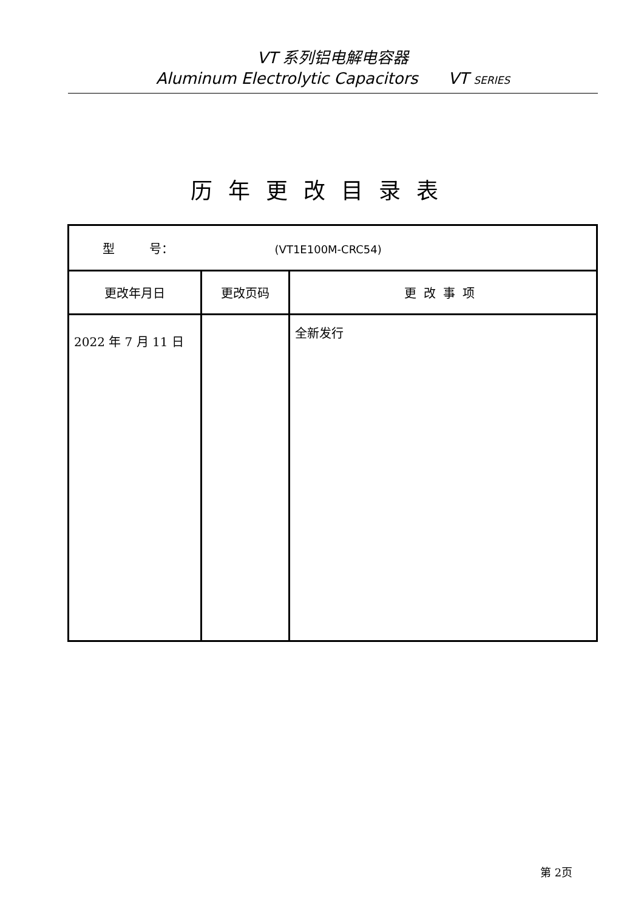VT 系列铝电解电容器
Aluminum Electrolytic Capacitors VT SERIES
历年更改目录表
| 型 号： (VT1E100M-CRC54) | | |
| 更改年月日 | 更改页码 | 更改事项 |
| 2022 年 7 月 11 日 | | 全新发行 |
第 2页